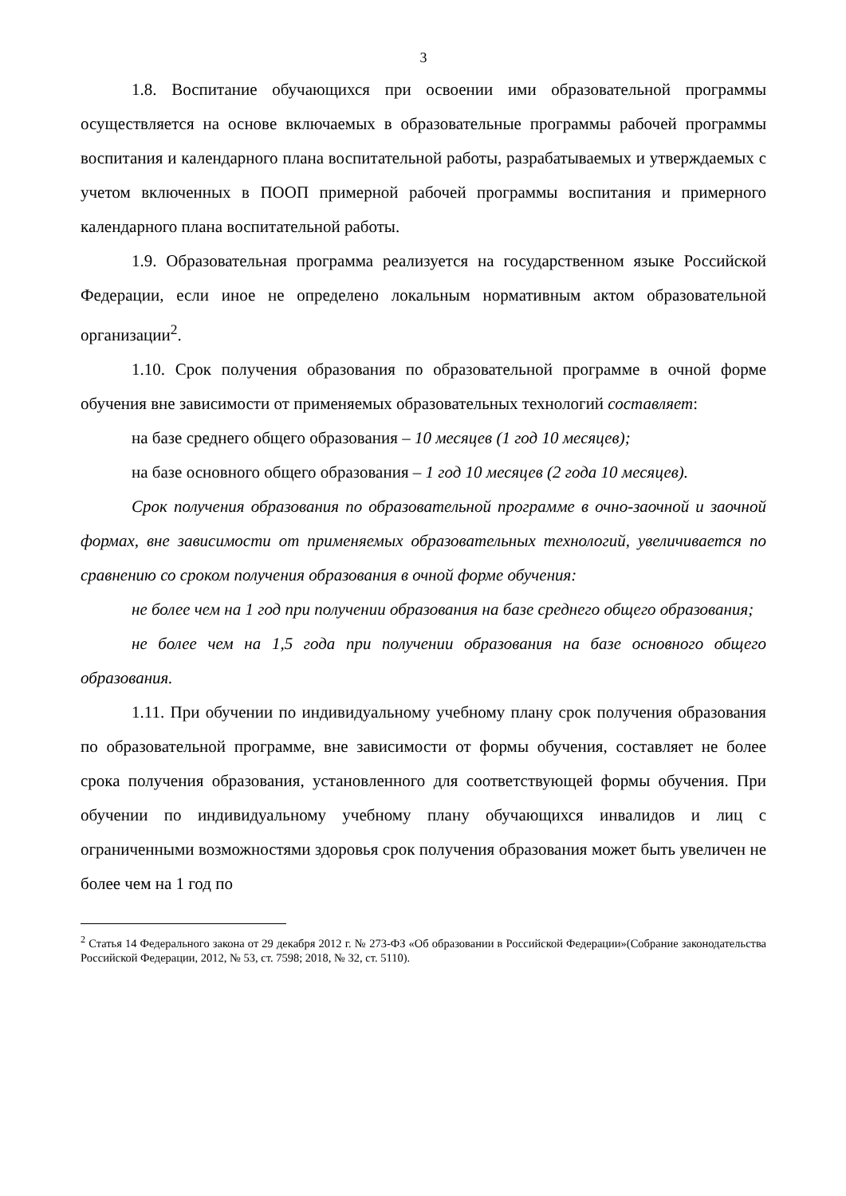3
1.8. Воспитание обучающихся при освоении ими образовательной программы осуществляется на основе включаемых в образовательные программы рабочей программы воспитания и календарного плана воспитательной работы, разрабатываемых и утверждаемых с учетом включенных в ПООП примерной рабочей программы воспитания и примерного календарного плана воспитательной работы.
1.9. Образовательная программа реализуется на государственном языке Российской Федерации, если иное не определено локальным нормативным актом образовательной организации<sup>2</sup>.
1.10. Срок получения образования по образовательной программе в очной форме обучения вне зависимости от применяемых образовательных технологий составляет:
на базе среднего общего образования – 10 месяцев (1 год 10 месяцев);
на базе основного общего образования – 1 год 10 месяцев (2 года 10 месяцев).
Срок получения образования по образовательной программе в очно-заочной и заочной формах, вне зависимости от применяемых образовательных технологий, увеличивается по сравнению со сроком получения образования в очной форме обучения:
не более чем на 1 год при получении образования на базе среднего общего образования;
не более чем на 1,5 года при получении образования на базе основного общего образования.
1.11. При обучении по индивидуальному учебному плану срок получения образования по образовательной программе, вне зависимости от формы обучения, составляет не более срока получения образования, установленного для соответствующей формы обучения. При обучении по индивидуальному учебному плану обучающихся инвалидов и лиц с ограниченными возможностями здоровья срок получения образования может быть увеличен не более чем на 1 год по
<sup>2</sup> Статья 14 Федерального закона от 29 декабря 2012 г. № 273-ФЗ «Об образовании в Российской Федерации»(Собрание законодательства Российской Федерации, 2012, № 53, ст. 7598; 2018, № 32, ст. 5110).